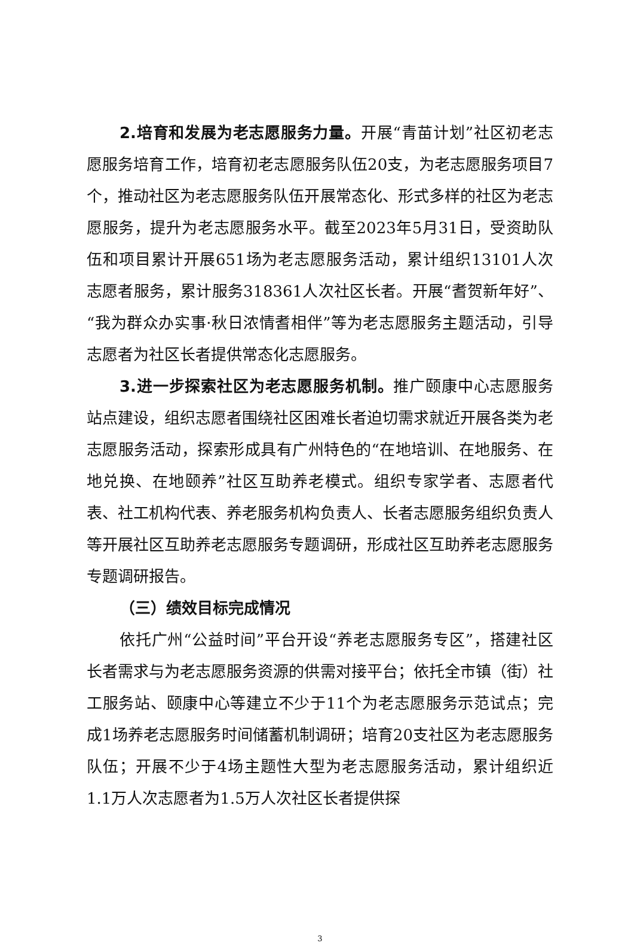2.培育和发展为老志愿服务力量。开展“青苗计划”社区初老志愿服务培育工作，培育初老志愿服务队伍20支，为老志愿服务项目7个，推动社区为老志愿服务队伍开展常态化、形式多样的社区为老志愿服务，提升为老志愿服务水平。截至2023年5月31日，受资助队伍和项目累计开展651场为老志愿服务活动，累计组织13101人次志愿者服务，累计服务318361人次社区长者。开展“耆贺新年好”、“我为群众办实事·秋日浓情耆相伴”等为老志愿服务主题活动，引导志愿者为社区长者提供常态化志愿服务。
3.进一步探索社区为老志愿服务机制。推广颐康中心志愿服务站点建设，组织志愿者围绕社区困难长者迫切需求就近开展各类为老志愿服务活动，探索形成具有广州特色的“在地培训、在地服务、在地兑换、在地颐养”社区互助养老模式。组织专家学者、志愿者代表、社工机构代表、养老服务机构负责人、长者志愿服务组织负责人等开展社区互助养老志愿服务专题调研，形成社区互助养老志愿服务专题调研报告。
（三）绩效目标完成情况
依托广州“公益时间”平台开设“养老志愿服务专区”，搭建社区长者需求与为老志愿服务资源的供需对接平台；依托全市镇（街）社工服务站、颐康中心等建立不少于11个为老志愿服务示范试点；完成1场养老志愿服务时间储蓄机制调研；培育20支社区为老志愿服务队伍；开展不少于4场主题性大型为老志愿服务活动，累计组织近1.1万人次志愿者为1.5万人次社区长者提供探
3